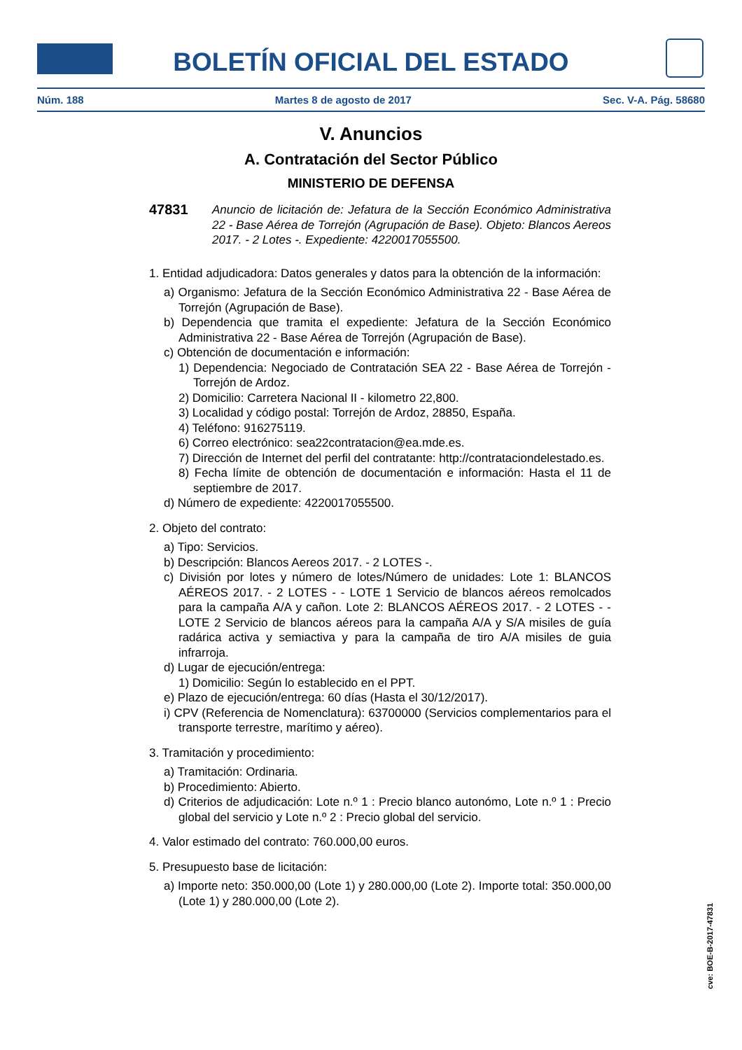BOLETÍN OFICIAL DEL ESTADO
Núm. 188 Martes 8 de agosto de 2017 Sec. V-A. Pág. 58680
V. Anuncios
A. Contratación del Sector Público
MINISTERIO DE DEFENSA
47831 Anuncio de licitación de: Jefatura de la Sección Económico Administrativa 22 - Base Aérea de Torrejón (Agrupación de Base). Objeto: Blancos Aereos 2017. - 2 Lotes -. Expediente: 4220017055500.
1. Entidad adjudicadora: Datos generales y datos para la obtención de la información:
a) Organismo: Jefatura de la Sección Económico Administrativa 22 - Base Aérea de Torrejón (Agrupación de Base).
b) Dependencia que tramita el expediente: Jefatura de la Sección Económico Administrativa 22 - Base Aérea de Torrejón (Agrupación de Base).
c) Obtención de documentación e información:
1) Dependencia: Negociado de Contratación SEA 22 - Base Aérea de Torrejón - Torrejón de Ardoz.
2) Domicilio: Carretera Nacional II - kilometro 22,800.
3) Localidad y código postal: Torrejón de Ardoz, 28850, España.
4) Teléfono: 916275119.
6) Correo electrónico: sea22contratacion@ea.mde.es.
7) Dirección de Internet del perfil del contratante: http://contrataciondelestado.es.
8) Fecha límite de obtención de documentación e información: Hasta el 11 de septiembre de 2017.
d) Número de expediente: 4220017055500.
2. Objeto del contrato:
a) Tipo: Servicios.
b) Descripción: Blancos Aereos 2017. - 2 LOTES -.
c) División por lotes y número de lotes/Número de unidades: Lote 1: BLANCOS AÉREOS 2017. - 2 LOTES - - LOTE 1 Servicio de blancos aéreos remolcados para la campaña A/A y cañon. Lote 2: BLANCOS AÉREOS 2017. - 2 LOTES - - LOTE 2 Servicio de blancos aéreos para la campaña A/A y S/A misiles de guía radárica activa y semiactiva y para la campaña de tiro A/A misiles de guia infrarroja.
d) Lugar de ejecución/entrega:
1) Domicilio: Según lo establecido en el PPT.
e) Plazo de ejecución/entrega: 60 días (Hasta el 30/12/2017).
i) CPV (Referencia de Nomenclatura): 63700000 (Servicios complementarios para el transporte terrestre, marítimo y aéreo).
3. Tramitación y procedimiento:
a) Tramitación: Ordinaria.
b) Procedimiento: Abierto.
d) Criterios de adjudicación: Lote n.º 1 : Precio blanco autonómo, Lote n.º 1 : Precio global del servicio y Lote n.º 2 : Precio global del servicio.
4. Valor estimado del contrato: 760.000,00 euros.
5. Presupuesto base de licitación:
a) Importe neto: 350.000,00 (Lote 1) y 280.000,00 (Lote 2). Importe total: 350.000,00 (Lote 1) y 280.000,00 (Lote 2).
cve: BOE-B-2017-47831